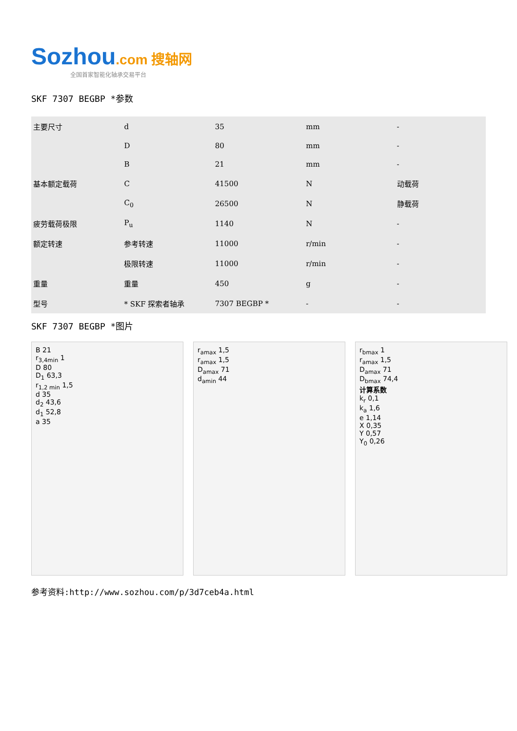Sozhou.com 搜轴网
全国首家智能化轴承交易平台
SKF 7307 BEGBP *参数
| 主要尺寸 | d | 35 | mm | - |
| | D | 80 | mm | - |
| | B | 21 | mm | - |
| 基本额定载荷 | C | 41500 | N | 动载荷 |
| | C<sub>0</sub> | 26500 | N | 静载荷 |
| 疲劳载荷极限 | P<sub>u</sub> | 1140 | N | - |
| 额定转速 | 参考转速 | 11000 | r/min | - |
| | 极限转速 | 11000 | r/min | - |
| 重量 | 重量 | 450 | g | - |
| 型号 | * SKF 探索者轴承 | 7307 BEGBP * | - | - |
SKF 7307 BEGBP *图片
B 21
r<sub>3,4min</sub> 1
D 80
D<sub>1</sub> 63,3
r<sub>1,2 min</sub> 1,5
d 35
d<sub>2</sub> 43,6
d<sub>1</sub> 52,8
a 35
r<sub>amax</sub> 1,5
r<sub>amax</sub> 1,5
D<sub>amax</sub> 71
d<sub>amin</sub> 44
r<sub>bmax</sub> 1
r<sub>amax</sub> 1,5
D<sub>amax</sub> 71
D<sub>bmax</sub> 74,4
计算系数
k<sub>r</sub> 0,1
k<sub>a</sub> 1,6
e 1,14
X 0,35
Y 0,57
Y<sub>0</sub> 0,26
参考资料:http://www.sozhou.com/p/3d7ceb4a.html